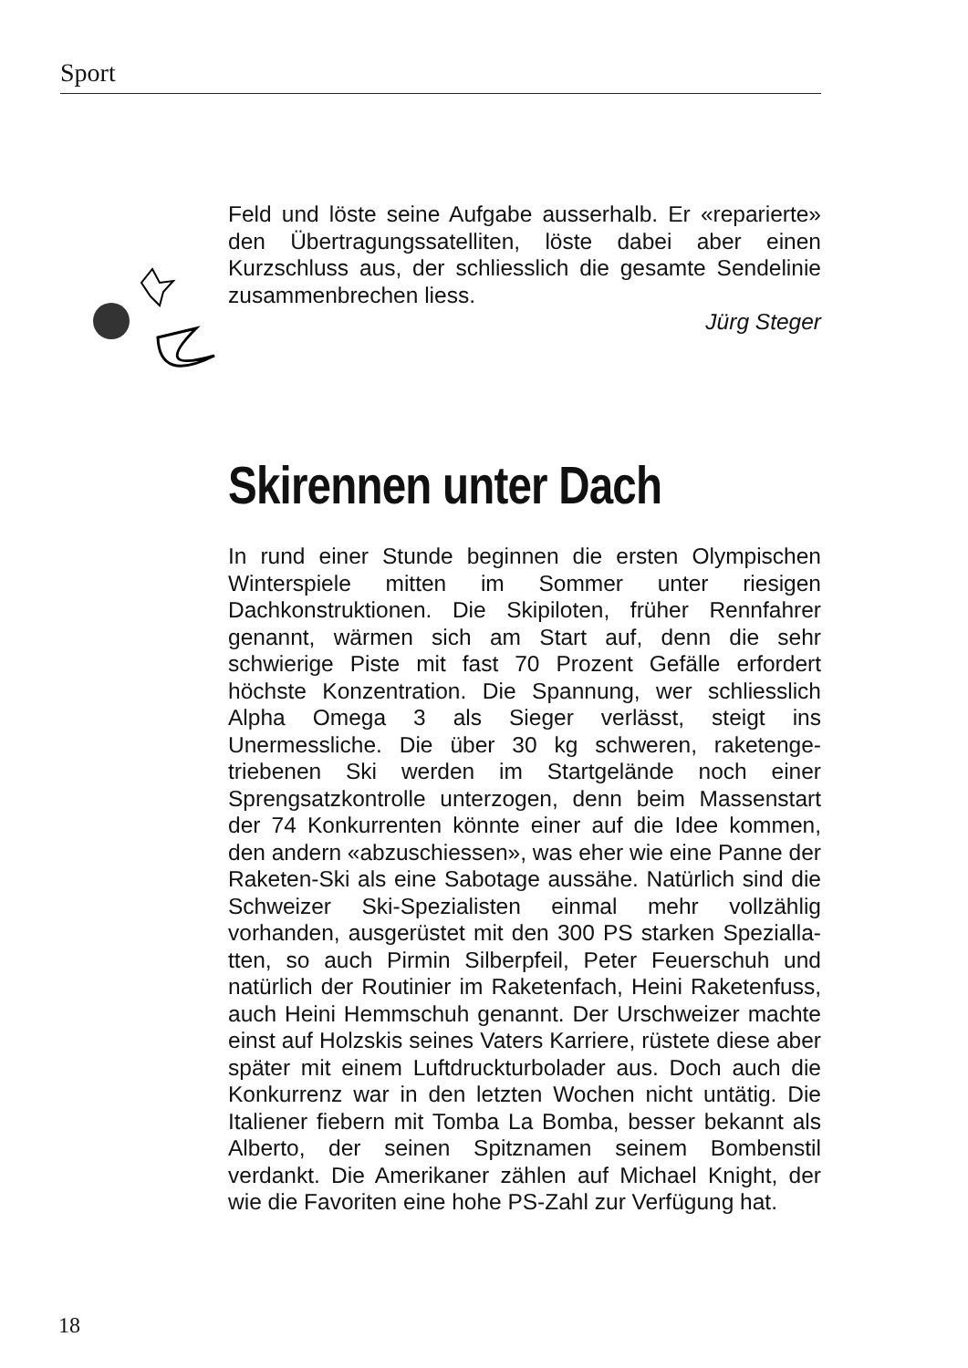Sport
Feld und löste seine Aufgabe ausserhalb. Er «repa­rierte» den Übertragungssatelliten, löste dabei aber einen Kurzschluss aus, der schliesslich die gesamte Sendelinie zusammenbrechen liess.
Jürg Steger
Skirennen unter Dach
In rund einer Stunde beginnen die ersten Olympi­schen Winterspiele mitten im Sommer unter riesigen Dachkonstruktionen. Die Skipiloten, früher Rennfah­rer genannt, wärmen sich am Start auf, denn die sehr schwierige Piste mit fast 70 Prozent Gefälle erfordert höchste Konzentration. Die Spannung, wer schliess­lich Alpha Omega 3 als Sieger verlässt, steigt ins Unermessliche. Die über 30 kg schweren, raketenge­triebenen Ski werden im Startgelände noch einer Sprengsatzkontrolle unterzogen, denn beim Massen­start der 74 Konkurrenten könnte einer auf die Idee kommen, den andern «abzuschiessen», was eher wie eine Panne der Raketen-Ski als eine Sabotage aussähe. Natürlich sind die Schweizer Ski-Speziali­sten einmal mehr vollzählig vorhanden, ausgerüstet mit den 300 PS starken Spezialla­tten, so auch Pirmin Silberpfeil, Peter Feuerschuh und natürlich der Routi­nier im Raketenfach, Heini Raketenfuss, auch Heini Hemmschuh genannt. Der Urschweizer machte einst auf Holzskis seines Vaters Karriere, rüstete diese aber später mit einem Luftdruckturbolader aus. Doch auch die Konkurrenz war in den letzten Wochen nicht untätig. Die Italiener fiebern mit Tomba La Bomba, besser bekannt als Alberto, der seinen Spitznamen seinem Bombenstil verdankt. Die Amerikaner zählen auf Michael Knight, der wie die Favoriten eine hohe PS-Zahl zur Verfügung hat.
18